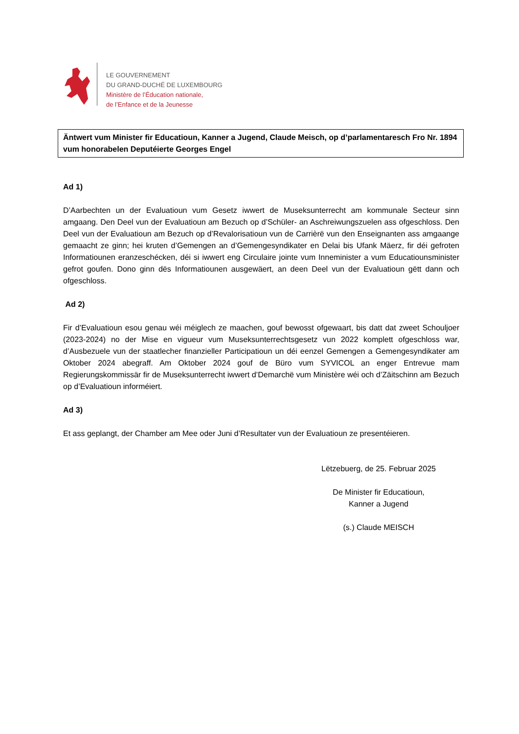LE GOUVERNEMENT
DU GRAND-DUCHÉ DE LUXEMBOURG
Ministère de l’Éducation nationale,
de l’Enfance et de la Jeunesse
Äntwert vum Minister fir Educatioun, Kanner a Jugend, Claude Meisch, op d’parlamentaresch Fro Nr. 1894 vum honorabelen Deputéierte Georges Engel
Ad 1)
D’Aarbechten un der Evaluatioun vum Gesetz iwwert de Museksunterrecht am kommunale Secteur sinn amgaang. Den Deel vun der Evaluatioun am Bezuch op d’Schüler- an Aschreiwungszuelen ass ofgeschloss. Den Deel vun der Evaluatioun am Bezuch op d’Revalorisatioun vun de Carrièrë vun den Enseignanten ass amgaange gemaacht ze ginn; hei kruten d’Gemengen an d’Gemengesyndikater en Delai bis Ufank Mäerz, fir déi gefroten Informatiounen eranzeschécken, déi si iwwert eng Circulaire jointe vum Inneminister a vum Educatiounsminister gefrot goufen. Dono ginn dës Informatiounen ausgewäert, an deen Deel vun der Evaluatioun gëtt dann och ofgeschloss.
Ad 2)
Fir d’Evaluatioun esou genau wéi méiglech ze maachen, gouf bewosst ofgewaart, bis datt dat zweet Schouljoer (2023-2024) no der Mise en vigueur vum Museksunterrechtsgesetz vun 2022 komplett ofgeschloss war, d’Ausbezuele vun der staatlecher finanzieller Participatioun un déi eenzel Gemengen a Gemengesyndikater am Oktober 2024 abegraff. Am Oktober 2024 gouf de Büro vum SYVICOL an enger Entrevue mam Regierungskommissär fir de Museksunterrecht iwwert d’Demarchë vum Ministère wéi och d’Zäitschinn am Bezuch op d’Evaluatioun informéiert.
Ad 3)
Et ass geplangt, der Chamber am Mee oder Juni d’Resultater vun der Evaluatioun ze presentéieren.
Lëtzebuerg, de 25. Februar 2025
De Minister fir Educatioun,
Kanner a Jugend
(s.) Claude MEISCH